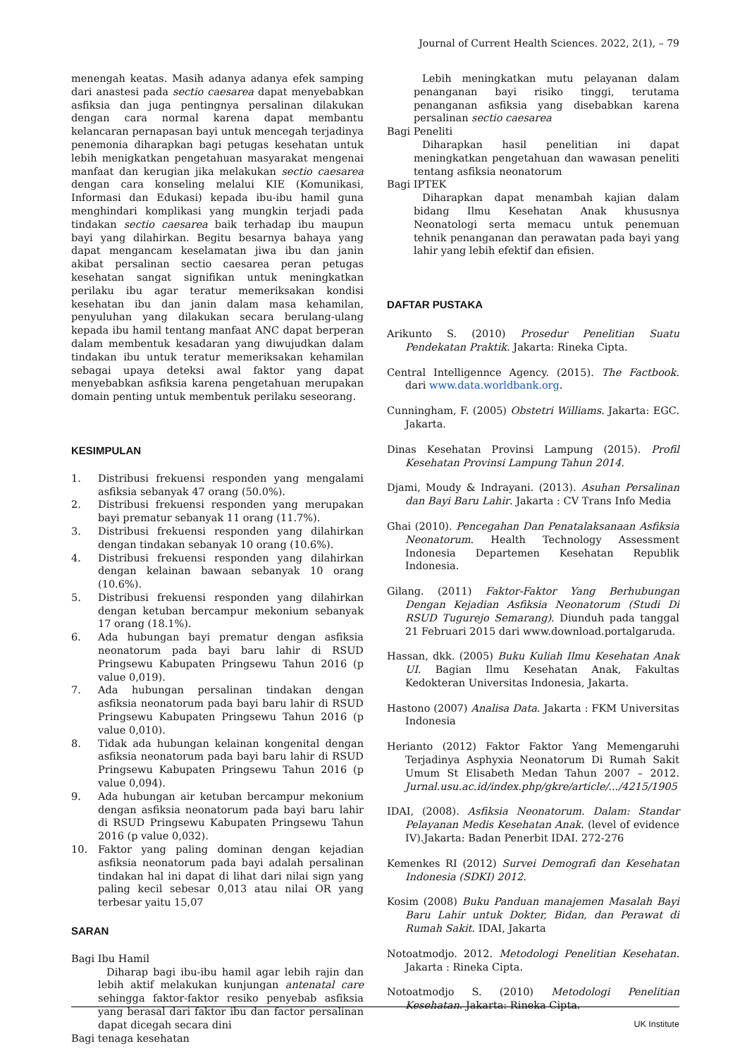Journal of Current Health Sciences. 2022, 2(1), – 79
menengah keatas. Masih adanya adanya efek samping dari anastesi pada sectio caesarea dapat menyebabkan asfiksia dan juga pentingnya persalinan dilakukan dengan cara normal karena dapat membantu kelancaran pernapasan bayi untuk mencegah terjadinya penemonia diharapkan bagi petugas kesehatan untuk lebih menigkatkan pengetahuan masyarakat mengenai manfaat dan kerugian jika melakukan sectio caesarea dengan cara konseling melalui KIE (Komunikasi, Informasi dan Edukasi) kepada ibu-ibu hamil guna menghindari komplikasi yang mungkin terjadi pada tindakan sectio caesarea baik terhadap ibu maupun bayi yang dilahirkan. Begitu besarnya bahaya yang dapat mengancam keselamatan jiwa ibu dan janin akibat persalinan sectio caesarea peran petugas kesehatan sangat signifikan untuk meningkatkan perilaku ibu agar teratur memeriksakan kondisi kesehatan ibu dan janin dalam masa kehamilan, penyuluhan yang dilakukan secara berulang-ulang kepada ibu hamil tentang manfaat ANC dapat berperan dalam membentuk kesadaran yang diwujudkan dalam tindakan ibu untuk teratur memeriksakan kehamilan sebagai upaya deteksi awal faktor yang dapat menyebabkan asfiksia karena pengetahuan merupakan domain penting untuk membentuk perilaku seseorang.
KESIMPULAN
1. Distribusi frekuensi responden yang mengalami asfiksia sebanyak 47 orang (50.0%).
2. Distribusi frekuensi responden yang merupakan bayi prematur sebanyak 11 orang (11.7%).
3. Distribusi frekuensi responden yang dilahirkan dengan tindakan sebanyak 10 orang (10.6%).
4. Distribusi frekuensi responden yang dilahirkan dengan kelainan bawaan sebanyak 10 orang (10.6%).
5. Distribusi frekuensi responden yang dilahirkan dengan ketuban bercampur mekonium sebanyak 17 orang (18.1%).
6. Ada hubungan bayi prematur dengan asfiksia neonatorum pada bayi baru lahir di RSUD Pringsewu Kabupaten Pringsewu Tahun 2016 (p value 0,019).
7. Ada hubungan persalinan tindakan dengan asfiksia neonatorum pada bayi baru lahir di RSUD Pringsewu Kabupaten Pringsewu Tahun 2016 (p value 0,010).
8. Tidak ada hubungan kelainan kongenital dengan asfiksia neonatorum pada bayi baru lahir di RSUD Pringsewu Kabupaten Pringsewu Tahun 2016 (p value 0,094).
9. Ada hubungan air ketuban bercampur mekonium dengan asfiksia neonatorum pada bayi baru lahir di RSUD Pringsewu Kabupaten Pringsewu Tahun 2016 (p value 0,032).
10. Faktor yang paling dominan dengan kejadian asfiksia neonatorum pada bayi adalah persalinan tindakan hal ini dapat di lihat dari nilai sign yang paling kecil sebesar 0,013 atau nilai OR yang terbesar yaitu 15,07
SARAN
Bagi Ibu Hamil
Diharap bagi ibu-ibu hamil agar lebih rajin dan lebih aktif melakukan kunjungan antenatal care sehingga faktor-faktor resiko penyebab asfiksia yang berasal dari faktor ibu dan factor persalinan dapat dicegah secara dini
Bagi tenaga kesehatan
Lebih meningkatkan mutu pelayanan dalam penanganan bayi risiko tinggi, terutama penanganan asfiksia yang disebabkan karena persalinan sectio caesarea
Bagi Peneliti
Diharapkan hasil penelitian ini dapat meningkatkan pengetahuan dan wawasan peneliti tentang asfiksia neonatorum
Bagi IPTEK
Diharapkan dapat menambah kajian dalam bidang Ilmu Kesehatan Anak khususnya Neonatologi serta memacu untuk penemuan tehnik penanganan dan perawatan pada bayi yang lahir yang lebih efektif dan efisien.
DAFTAR PUSTAKA
Arikunto S. (2010) Prosedur Penelitian Suatu Pendekatan Praktik. Jakarta: Rineka Cipta.
Central Intelligennce Agency. (2015). The Factbook. dari www.data.worldbank.org.
Cunningham, F. (2005) Obstetri Williams. Jakarta: EGC. Jakarta.
Dinas Kesehatan Provinsi Lampung (2015). Profil Kesehatan Provinsi Lampung Tahun 2014.
Djami, Moudy & Indrayani. (2013). Asuhan Persalinan dan Bayi Baru Lahir. Jakarta : CV Trans Info Media
Ghai (2010). Pencegahan Dan Penatalaksanaan Asfiksia Neonatorum. Health Technology Assessment Indonesia Departemen Kesehatan Republik Indonesia.
Gilang. (2011) Faktor-Faktor Yang Berhubungan Dengan Kejadian Asfiksia Neonatorum (Studi Di RSUD Tugurejo Semarang). Diunduh pada tanggal 21 Februari 2015 dari www.download.portalgaruda.
Hassan, dkk. (2005) Buku Kuliah Ilmu Kesehatan Anak UI. Bagian Ilmu Kesehatan Anak, Fakultas Kedokteran Universitas Indonesia, Jakarta.
Hastono (2007) Analisa Data. Jakarta : FKM Universitas Indonesia
Herianto (2012) Faktor Faktor Yang Memengaruhi Terjadinya Asphyxia Neonatorum Di Rumah Sakit Umum St Elisabeth Medan Tahun 2007 – 2012. Jurnal.usu.ac.id/index.php/gkre/article/.../4215/1905
IDAI, (2008). Asfiksia Neonatorum. Dalam: Standar Pelayanan Medis Kesehatan Anak. (level of evidence IV).Jakarta: Badan Penerbit IDAI. 272-276
Kemenkes RI (2012) Survei Demografi dan Kesehatan Indonesia (SDKI) 2012.
Kosim (2008) Buku Panduan manajemen Masalah Bayi Baru Lahir untuk Dokter, Bidan, dan Perawat di Rumah Sakit. IDAI, Jakarta
Notoatmodjo. 2012. Metodologi Penelitian Kesehatan. Jakarta : Rineka Cipta.
Notoatmodjo S. (2010) Metodologi Penelitian Kesehatan. Jakarta: Rineka Cipta.
UK Institute